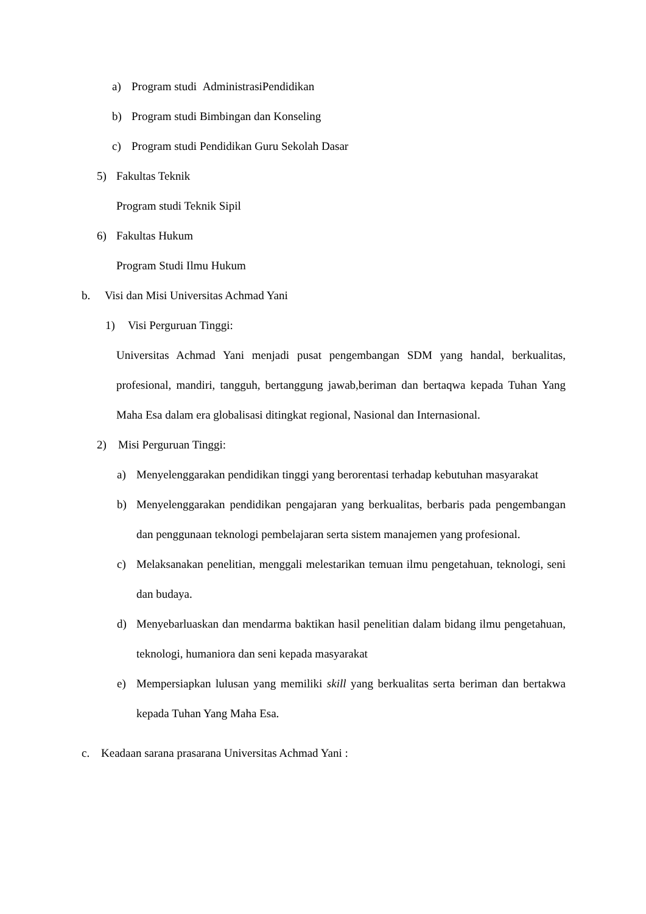a) Program studi AdministrasiPendidikan
b) Program studi Bimbingan dan Konseling
c) Program studi Pendidikan Guru Sekolah Dasar
5) Fakultas Teknik
Program studi Teknik Sipil
6) Fakultas Hukum
Program Studi Ilmu Hukum
b. Visi dan Misi Universitas Achmad Yani
1) Visi Perguruan Tinggi:
Universitas Achmad Yani menjadi pusat pengembangan SDM yang handal, berkualitas, profesional, mandiri, tangguh, bertanggung jawab,beriman dan bertaqwa kepada Tuhan Yang Maha Esa dalam era globalisasi ditingkat regional, Nasional dan Internasional.
2) Misi Perguruan Tinggi:
a) Menyelenggarakan pendidikan tinggi yang berorentasi terhadap kebutuhan masyarakat
b) Menyelenggarakan pendidikan pengajaran yang berkualitas, berbaris pada pengembangan dan penggunaan teknologi pembelajaran serta sistem manajemen yang profesional.
c) Melaksanakan penelitian, menggali melestarikan temuan ilmu pengetahuan, teknologi, seni dan budaya.
d) Menyebarluaskan dan mendarma baktikan hasil penelitian dalam bidang ilmu pengetahuan, teknologi, humaniora dan seni kepada masyarakat
e) Mempersiapkan lulusan yang memiliki skill yang berkualitas serta beriman dan bertakwa kepada Tuhan Yang Maha Esa.
c. Keadaan sarana prasarana Universitas Achmad Yani :